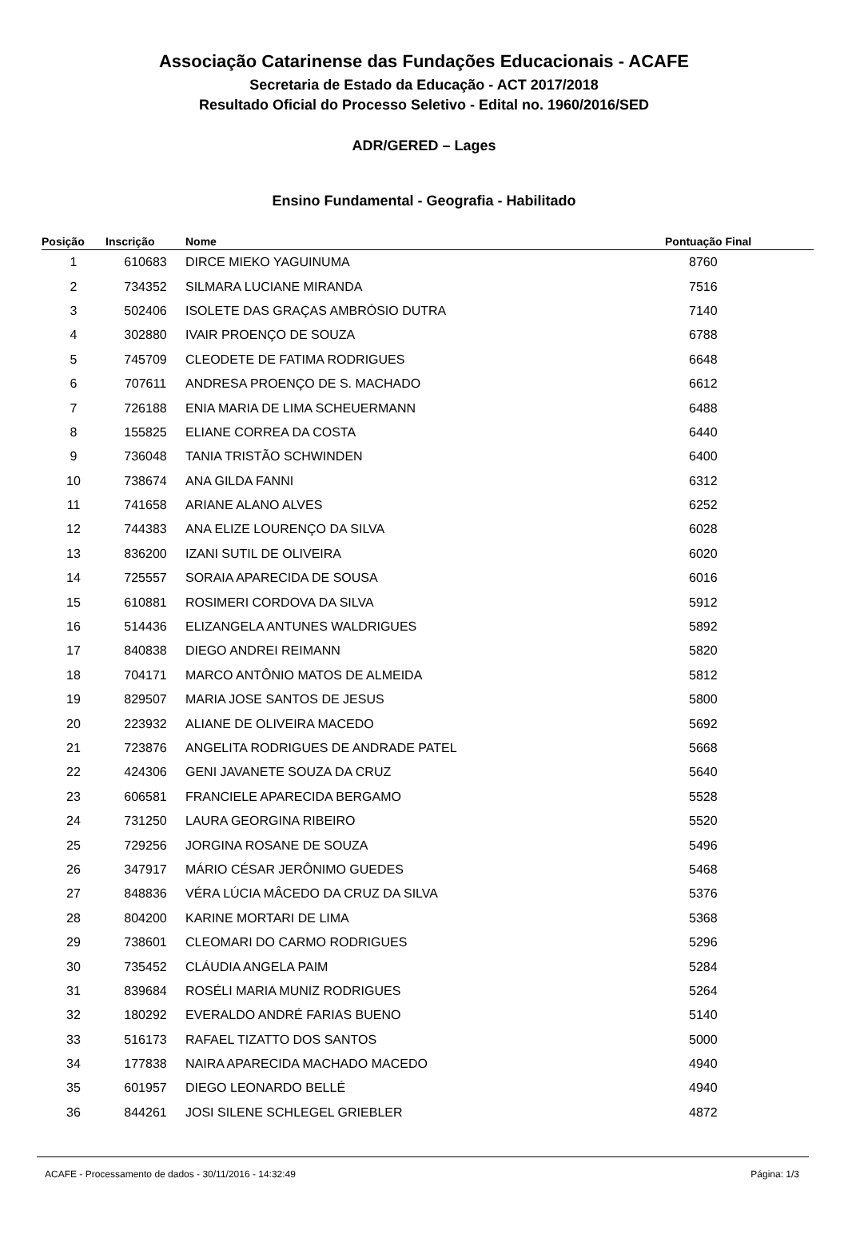Associação Catarinense das Fundações Educacionais - ACAFE
Secretaria de Estado da Educação - ACT 2017/2018
Resultado Oficial do Processo Seletivo - Edital no. 1960/2016/SED
ADR/GERED – Lages
Ensino Fundamental - Geografia - Habilitado
| Posição | Inscrição | Nome | Pontuação Final |
| --- | --- | --- | --- |
| 1 | 610683 | DIRCE MIEKO YAGUINUMA | 8760 |
| 2 | 734352 | SILMARA LUCIANE MIRANDA | 7516 |
| 3 | 502406 | ISOLETE DAS GRAÇAS AMBRÓSIO DUTRA | 7140 |
| 4 | 302880 | IVAIR PROENÇO DE SOUZA | 6788 |
| 5 | 745709 | CLEODETE DE FATIMA RODRIGUES | 6648 |
| 6 | 707611 | ANDRESA PROENÇO DE S. MACHADO | 6612 |
| 7 | 726188 | ENIA MARIA DE LIMA SCHEUERMANN | 6488 |
| 8 | 155825 | ELIANE CORREA DA COSTA | 6440 |
| 9 | 736048 | TANIA TRISTÃO SCHWINDEN | 6400 |
| 10 | 738674 | ANA GILDA FANNI | 6312 |
| 11 | 741658 | ARIANE ALANO ALVES | 6252 |
| 12 | 744383 | ANA ELIZE LOURENÇO DA SILVA | 6028 |
| 13 | 836200 | IZANI SUTIL DE OLIVEIRA | 6020 |
| 14 | 725557 | SORAIA APARECIDA DE SOUSA | 6016 |
| 15 | 610881 | ROSIMERI CORDOVA DA SILVA | 5912 |
| 16 | 514436 | ELIZANGELA ANTUNES WALDRIGUES | 5892 |
| 17 | 840838 | DIEGO ANDREI REIMANN | 5820 |
| 18 | 704171 | MARCO ANTÔNIO MATOS DE ALMEIDA | 5812 |
| 19 | 829507 | MARIA JOSE SANTOS DE JESUS | 5800 |
| 20 | 223932 | ALIANE DE OLIVEIRA MACEDO | 5692 |
| 21 | 723876 | ANGELITA RODRIGUES DE ANDRADE PATEL | 5668 |
| 22 | 424306 | GENI JAVANETE SOUZA DA CRUZ | 5640 |
| 23 | 606581 | FRANCIELE APARECIDA BERGAMO | 5528 |
| 24 | 731250 | LAURA GEORGINA RIBEIRO | 5520 |
| 25 | 729256 | JORGINA ROSANE DE SOUZA | 5496 |
| 26 | 347917 | MÁRIO CÉSAR JERÔNIMO GUEDES | 5468 |
| 27 | 848836 | VÉRA LÚCIA MÂCEDO DA CRUZ DA SILVA | 5376 |
| 28 | 804200 | KARINE MORTARI DE LIMA | 5368 |
| 29 | 738601 | CLEOMARI DO CARMO RODRIGUES | 5296 |
| 30 | 735452 | CLÁUDIA ANGELA PAIM | 5284 |
| 31 | 839684 | ROSÉLI MARIA MUNIZ RODRIGUES | 5264 |
| 32 | 180292 | EVERALDO ANDRÉ FARIAS BUENO | 5140 |
| 33 | 516173 | RAFAEL TIZATTO DOS SANTOS | 5000 |
| 34 | 177838 | NAIRA APARECIDA MACHADO MACEDO | 4940 |
| 35 | 601957 | DIEGO LEONARDO BELLÉ | 4940 |
| 36 | 844261 | JOSI SILENE SCHLEGEL GRIEBLER | 4872 |
ACAFE - Processamento de dados - 30/11/2016 - 14:32:49 Página: 1/3